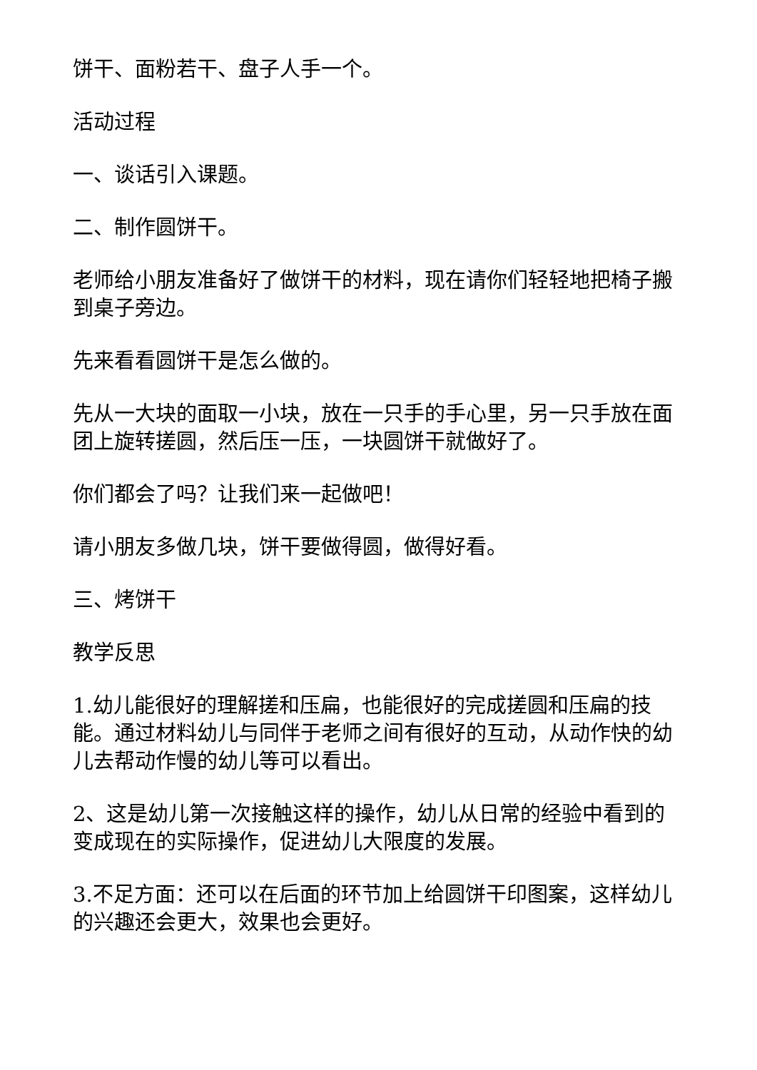饼干、面粉若干、盘子人手一个。
活动过程
一、谈话引入课题。
二、制作圆饼干。
老师给小朋友准备好了做饼干的材料，现在请你们轻轻地把椅子搬到桌子旁边。
先来看看圆饼干是怎么做的。
先从一大块的面取一小块，放在一只手的手心里，另一只手放在面团上旋转搓圆，然后压一压，一块圆饼干就做好了。
你们都会了吗？让我们来一起做吧！
请小朋友多做几块，饼干要做得圆，做得好看。
三、烤饼干
教学反思
1.幼儿能很好的理解搓和压扁，也能很好的完成搓圆和压扁的技能。通过材料幼儿与同伴于老师之间有很好的互动，从动作快的幼儿去帮动作慢的幼儿等可以看出。
2、这是幼儿第一次接触这样的操作，幼儿从日常的经验中看到的变成现在的实际操作，促进幼儿大限度的发展。
3.不足方面：还可以在后面的环节加上给圆饼干印图案，这样幼儿的兴趣还会更大，效果也会更好。